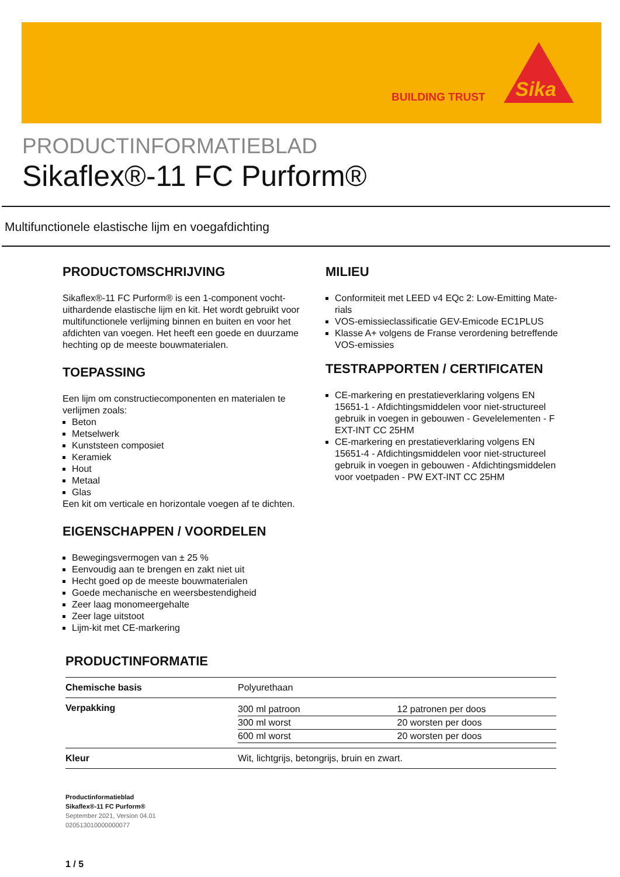BUILDING TRUST
Sika
PRODUCTINFORMATIEBLAD
Sikaflex®-11 FC Purform®
Multifunctionele elastische lijm en voegafdichting
PRODUCTOMSCHRIJVING
Sikaflex®-11 FC Purform® is een 1-component vocht­uithardende elastische lijm en kit. Het wordt gebruikt voor multifunctionele verlijming binnen en buiten en voor het afdichten van voegen. Het heeft een goede en duurzame hechting op de meeste bouwmaterialen.
TOEPASSING
Een lijm om constructiecomponenten en materialen te verlijmen zoals:
Beton
Metselwerk
Kunststeen composiet
Keramiek
Hout
Metaal
Glas
Een kit om verticale en horizontale voegen af te dich­ten.
EIGENSCHAPPEN / VOORDELEN
Bewegingsvermogen van ± 25 %
Eenvoudig aan te brengen en zakt niet uit
Hecht goed op de meeste bouwmaterialen
Goede mechanische en weersbestendigheid
Zeer laag monomeergehalte
Zeer lage uitstoot
Lijm-kit met CE-markering
MILIEU
Conformiteit met LEED v4 EQc 2: Low-Emitting Mate­rials
VOS-emissieclassificatie GEV-Emicode EC1PLUS
Klasse A+ volgens de Franse verordening betreffende VOS-emissies
TESTRAPPORTEN / CERTIFICATEN
CE-markering en prestatieverklaring volgens EN 15651-1 - Afdichtingsmiddelen voor niet-structureel gebruik in voegen in gebouwen - Gevelelementen - F EXT-INT CC 25HM
CE-markering en prestatieverklaring volgens EN 15651-4 - Afdichtingsmiddelen voor niet-structureel gebruik in voegen in gebouwen - Afdichtingsmidde­len voor voetpaden - PW EXT-INT CC 25HM
PRODUCTINFORMATIE
| Chemische basis | Polyurethaan |
| Verpakking | / 300 ml patroon / 12 patronen per doos / / 300 ml worst / 20 worsten per doos / / 600 ml worst / 20 worsten per doos / |
| Kleur | Wit, lichtgrijs, betongrijs, bruin en zwart. |
Productinformatieblad
Sikaflex®-11 FC Purform®
September 2021, Version 04.01
020513010000000077
1 / 5